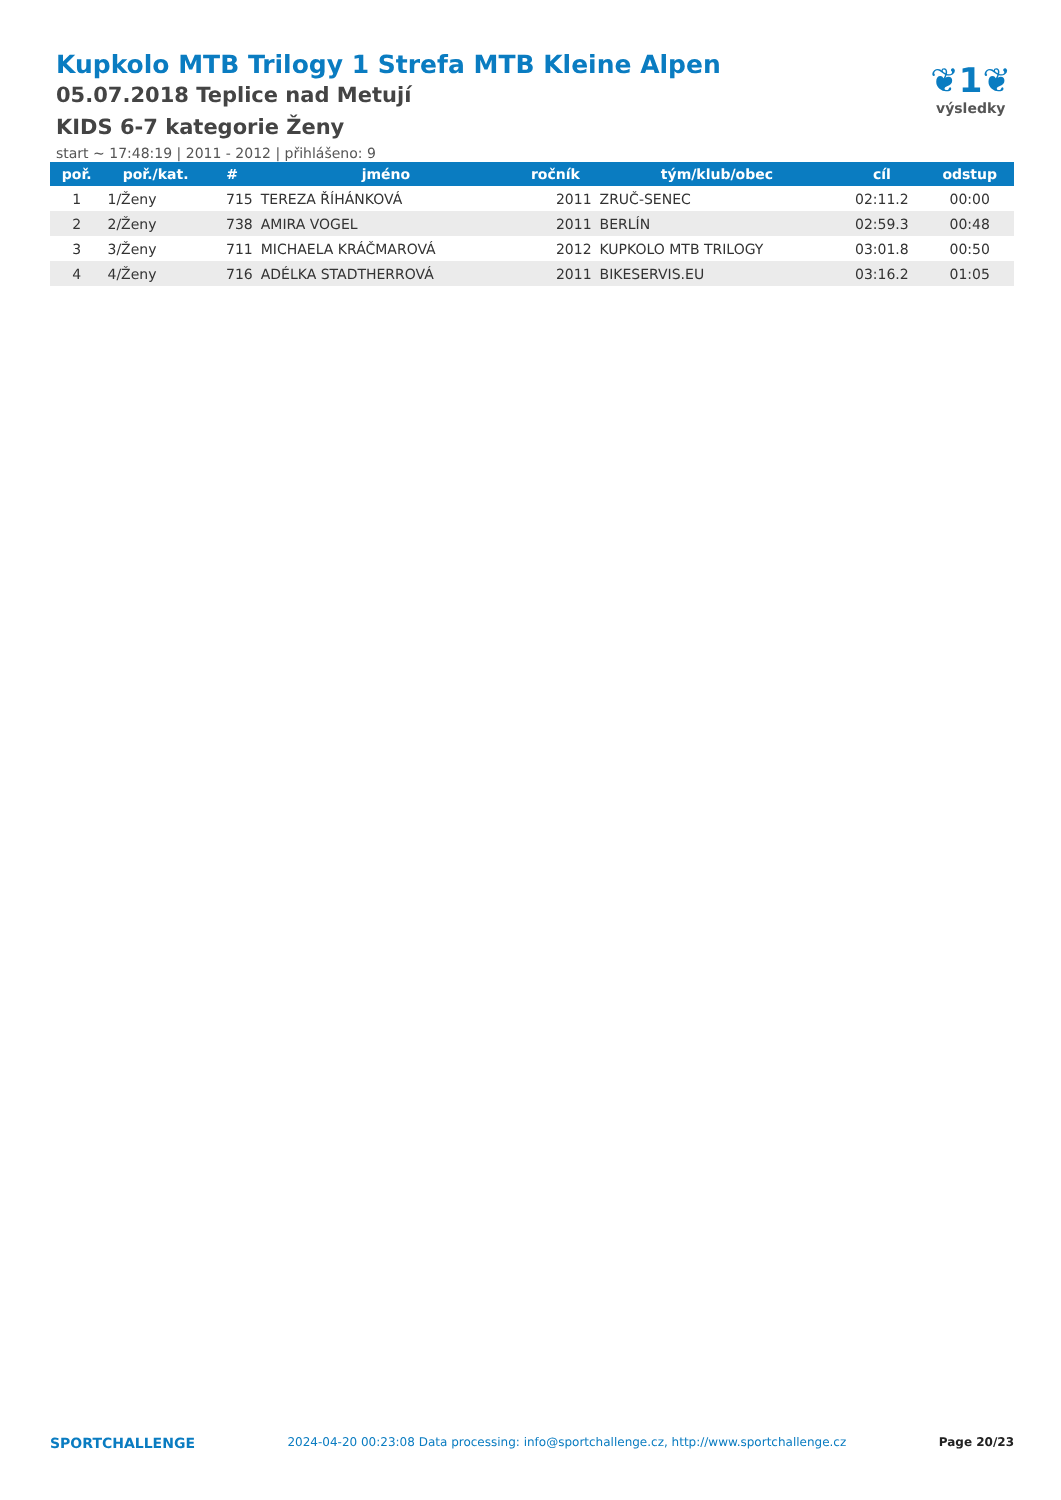Kupkolo MTB Trilogy 1 Strefa MTB Kleine Alpen
05.07.2018 Teplice nad Metují
KIDS 6-7 kategorie Ženy
start ~ 17:48:19 | 2011 - 2012 | přihlášeno: 9
❦1❦
výsledky
| poř. | poř./kat. | # | jméno | ročník | tým/klub/obec | cíl | odstup |
| --- | --- | --- | --- | --- | --- | --- | --- |
| 1 | 1/Ženy | 715 | TEREZA ŘÍHÁNKOVÁ | 2011 | ZRUČ-SENEC | 02:11.2 | 00:00 |
| 2 | 2/Ženy | 738 | AMIRA VOGEL | 2011 | BERLÍN | 02:59.3 | 00:48 |
| 3 | 3/Ženy | 711 | MICHAELA KRÁČMAROVÁ | 2012 | KUPKOLO MTB TRILOGY | 03:01.8 | 00:50 |
| 4 | 4/Ženy | 716 | ADÉLKA STADTHERROVÁ | 2011 | BIKESERVIS.EU | 03:16.2 | 01:05 |
SPORTCHALLENGE 2024-04-20 00:23:08 Data processing: info@sportchallenge.cz, http://www.sportchallenge.cz Page 20/23